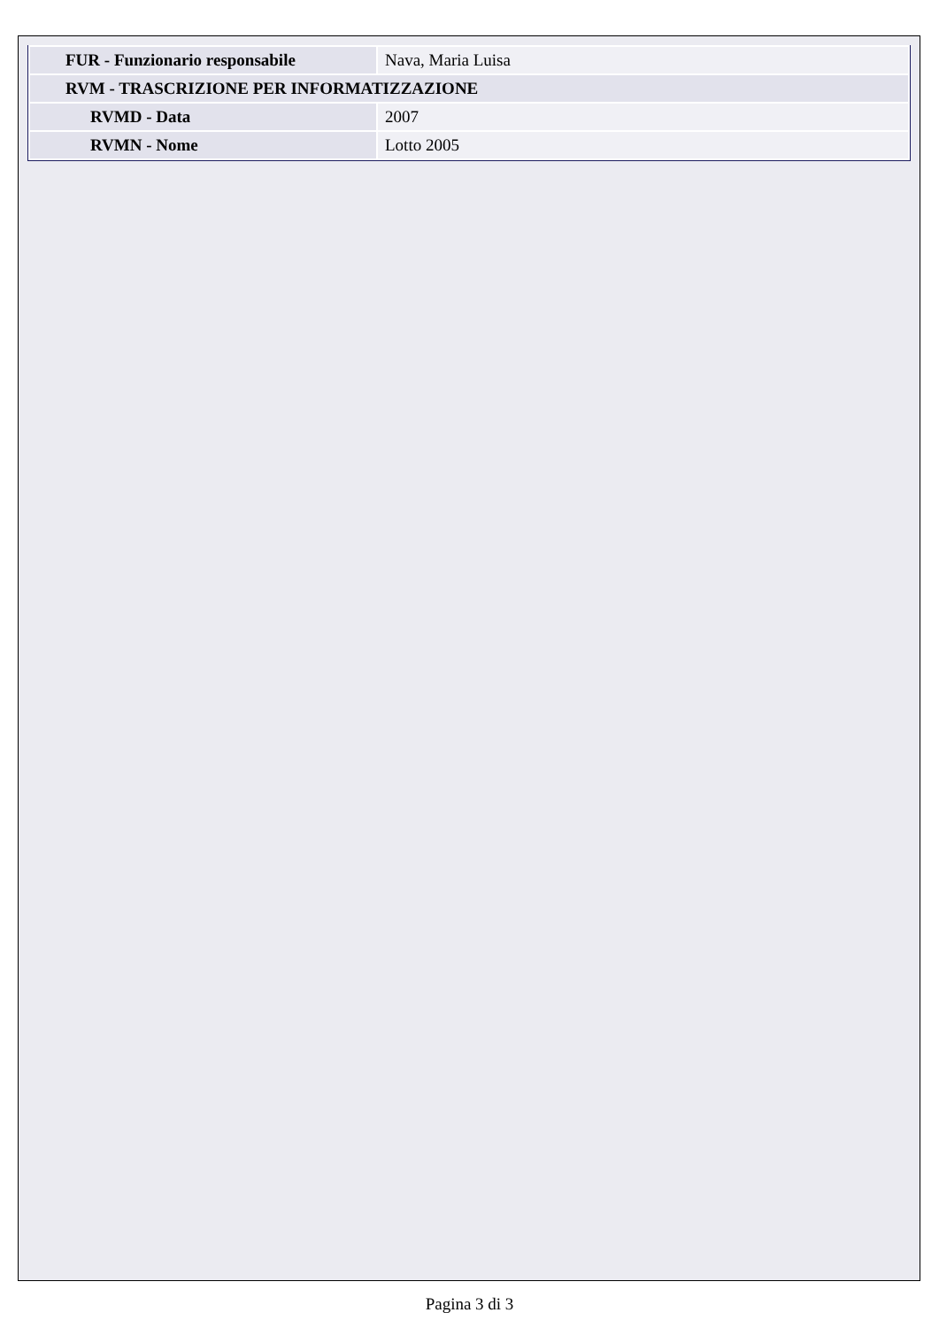| FUR - Funzionario responsabile | Nava, Maria Luisa |
| RVM - TRASCRIZIONE PER INFORMATIZZAZIONE | |
| RVMD - Data | 2007 |
| RVMN - Nome | Lotto 2005 |
Pagina 3 di 3